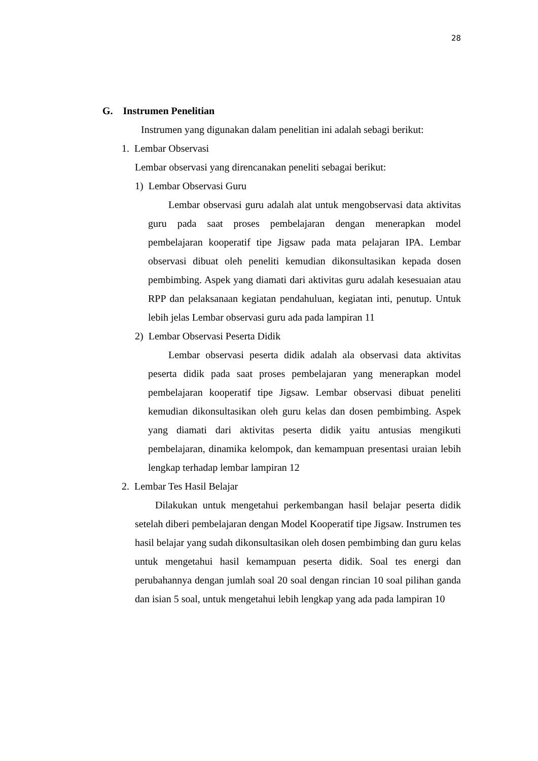28
G. Instrumen Penelitian
Instrumen yang digunakan dalam penelitian ini adalah sebagi berikut:
1. Lembar Observasi
Lembar observasi yang direncanakan peneliti sebagai berikut:
1) Lembar Observasi Guru
Lembar observasi guru adalah alat untuk mengobservasi data aktivitas guru pada saat proses pembelajaran dengan menerapkan model pembelajaran kooperatif tipe Jigsaw pada mata pelajaran IPA. Lembar observasi dibuat oleh peneliti kemudian dikonsultasikan kepada dosen pembimbing. Aspek yang diamati dari aktivitas guru adalah kesesuaian atau RPP dan pelaksanaan kegiatan pendahuluan, kegiatan inti, penutup. Untuk lebih jelas Lembar observasi guru ada pada lampiran 11
2) Lembar Observasi Peserta Didik
Lembar observasi peserta didik adalah ala observasi data aktivitas peserta didik pada saat proses pembelajaran yang menerapkan model pembelajaran kooperatif tipe Jigsaw. Lembar observasi dibuat peneliti kemudian dikonsultasikan oleh guru kelas dan dosen pembimbing. Aspek yang diamati dari aktivitas peserta didik yaitu antusias mengikuti pembelajaran, dinamika kelompok, dan kemampuan presentasi uraian lebih lengkap terhadap lembar lampiran 12
2. Lembar Tes Hasil Belajar
Dilakukan untuk mengetahui perkembangan hasil belajar peserta didik setelah diberi pembelajaran dengan Model Kooperatif tipe Jigsaw. Instrumen tes hasil belajar yang sudah dikonsultasikan oleh dosen pembimbing dan guru kelas untuk mengetahui hasil kemampuan peserta didik. Soal tes energi dan perubahannya dengan jumlah soal 20 soal dengan rincian 10 soal pilihan ganda dan isian 5 soal, untuk mengetahui lebih lengkap yang ada pada lampiran 10